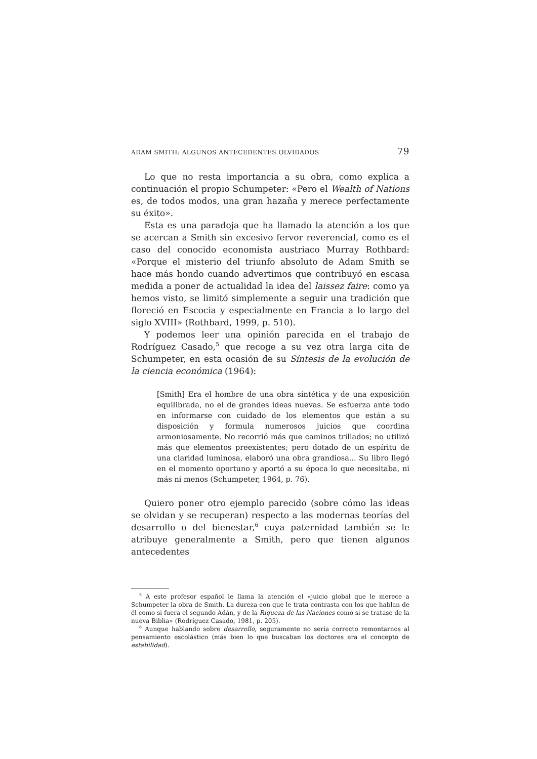ADAM SMITH: ALGUNOS ANTECEDENTES OLVIDADOS 79
Lo que no resta importancia a su obra, como explica a continuación el propio Schumpeter: «Pero el Wealth of Nations es, de todos modos, una gran hazaña y merece perfectamente su éxito».
Esta es una paradoja que ha llamado la atención a los que se acercan a Smith sin excesivo fervor reverencial, como es el caso del conocido economista austriaco Murray Rothbard: «Porque el misterio del triunfo absoluto de Adam Smith se hace más hondo cuando advertimos que contribuyó en escasa medida a poner de actualidad la idea del laissez faire: como ya hemos visto, se limitó simplemente a seguir una tradición que floreció en Escocia y especialmente en Francia a lo largo del siglo XVIII» (Rothbard, 1999, p. 510).
Y podemos leer una opinión parecida en el trabajo de Rodríguez Casado,<sup>5</sup> que recoge a su vez otra larga cita de Schumpeter, en esta ocasión de su Síntesis de la evolución de la ciencia económica (1964):
[Smith] Era el hombre de una obra sintética y de una exposición equilibrada, no el de grandes ideas nuevas. Se esfuerza ante todo en informarse con cuidado de los elementos que están a su disposición y formula numerosos juicios que coordina armoniosamente. No recorrió más que caminos trillados; no utilizó más que elementos preexistentes; pero dotado de un espíritu de una claridad luminosa, elaboró una obra grandiosa... Su libro llegó en el momento oportuno y aportó a su época lo que necesitaba, ni más ni menos (Schumpeter, 1964, p. 76).
Quiero poner otro ejemplo parecido (sobre cómo las ideas se olvidan y se recuperan) respecto a las modernas teorías del desarrollo o del bienestar,<sup>6</sup> cuya paternidad también se le atribuye generalmente a Smith, pero que tienen algunos antecedentes
<sup>5</sup> A este profesor español le llama la atención el «juicio global que le merece a Schumpeter la obra de Smith. La dureza con que le trata contrasta con los que hablan de él como si fuera el segundo Adán, y de la Riqueza de las Naciones como si se tratase de la nueva Biblia» (Rodríguez Casado, 1981, p. 205).
<sup>6</sup> Aunque hablando sobre desarrollo, seguramente no sería correcto remontarnos al pensamiento escolástico (más bien lo que buscaban los doctores era el concepto de estabilidad).